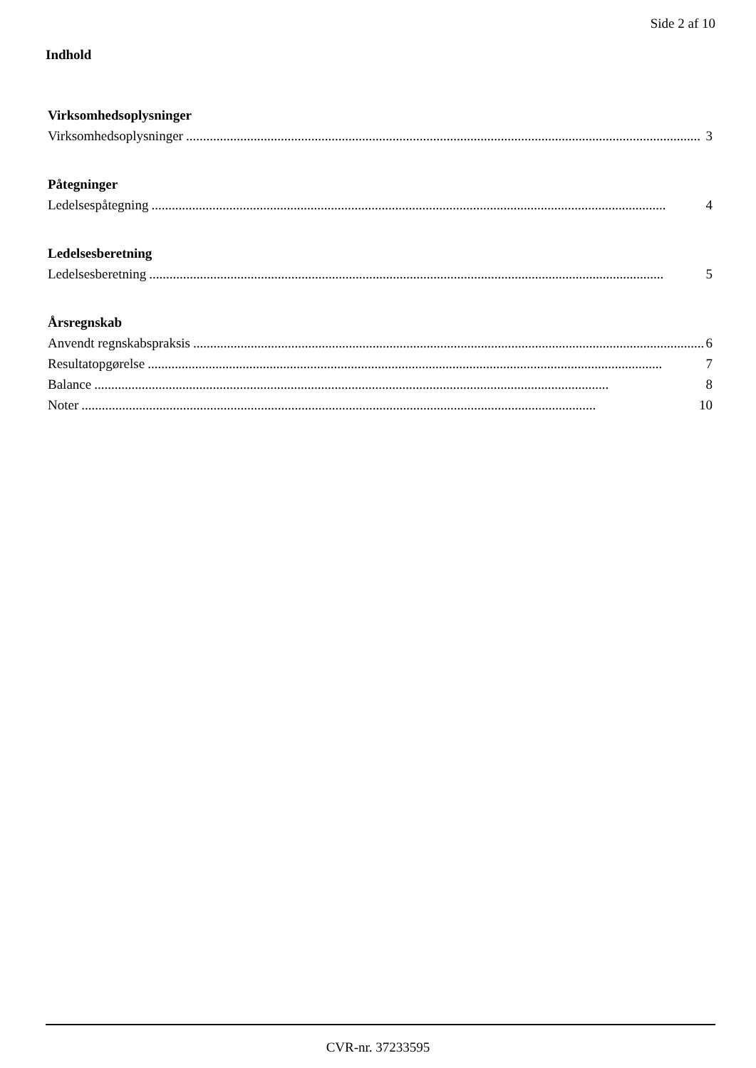Side 2 af 10
Indhold
Virksomhedsoplysninger
Virksomhedsoplysninger........................................................................................................................................................ 3
Påtegninger
Ledelsespåtegning........................................................................................................................................................ 4
Ledelsesberetning
Ledelsesberetning........................................................................................................................................................ 5
Årsregnskab
Anvendt regnskabspraksis........................................................................................................................................................ 6
Resultatopgørelse........................................................................................................................................................ 7
Balance........................................................................................................................................................ 8
Noter........................................................................................................................................................ 10
CVR-nr. 37233595